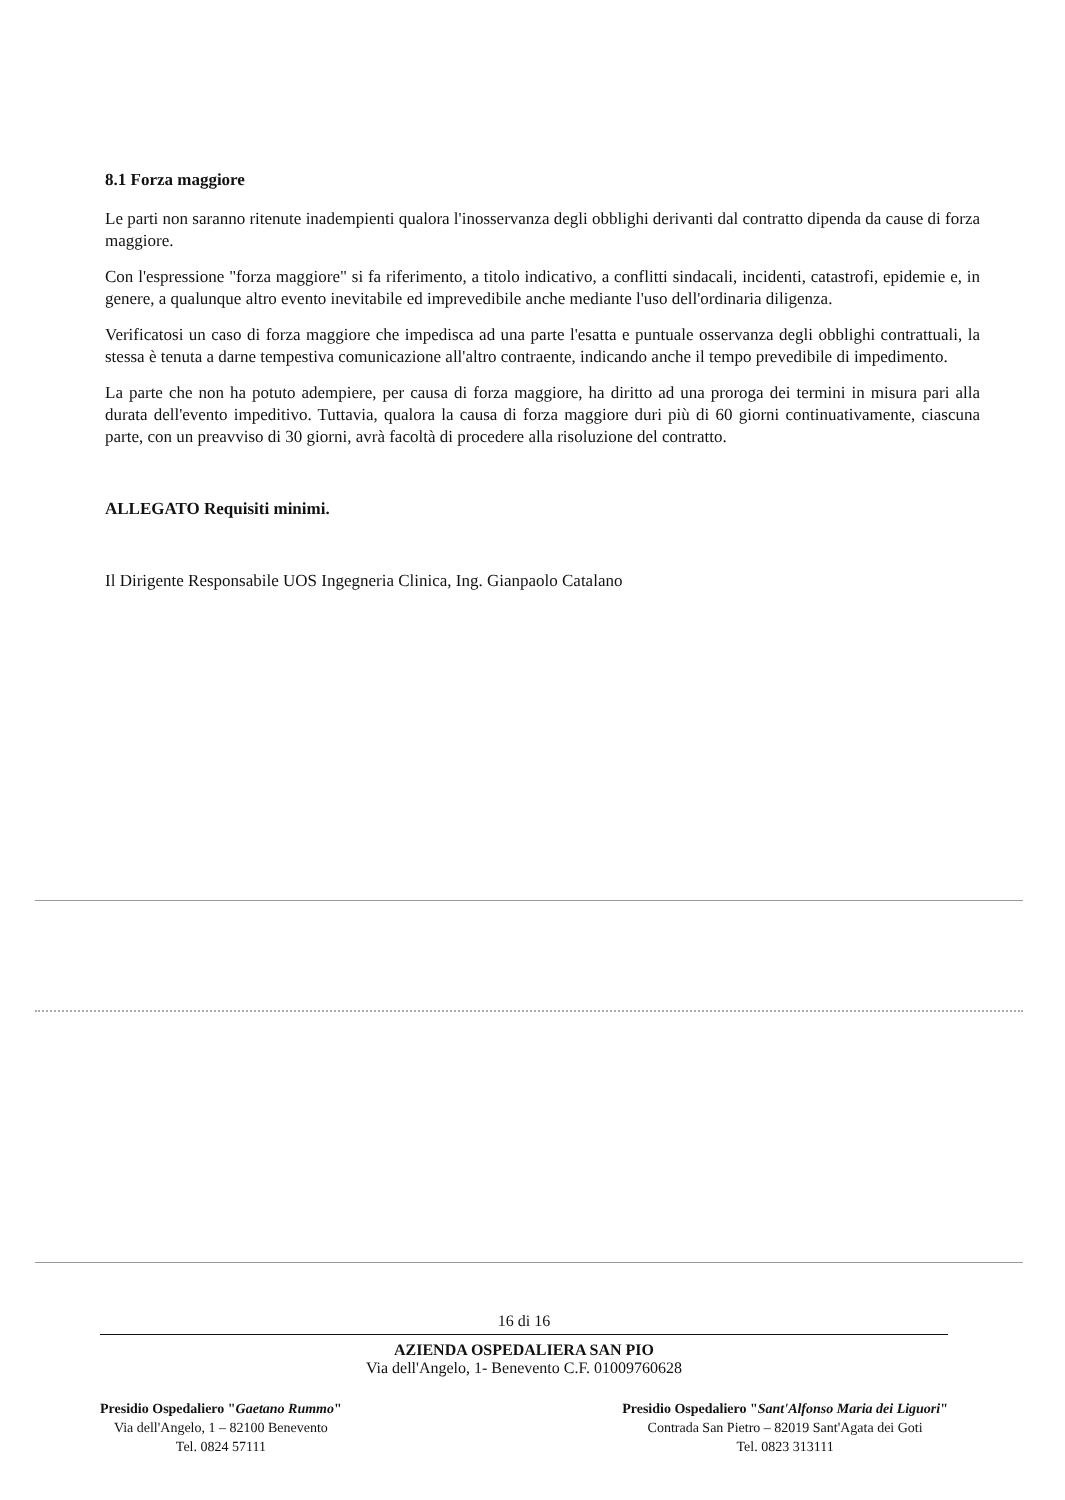8.1 Forza maggiore
Le parti non saranno ritenute inadempienti qualora l'inosservanza degli obblighi derivanti dal contratto dipenda da cause di forza maggiore.
Con l'espressione "forza maggiore" si fa riferimento, a titolo indicativo, a conflitti sindacali, incidenti, catastrofi, epidemie e, in genere, a qualunque altro evento inevitabile ed imprevedibile anche mediante l'uso dell'ordinaria diligenza.
Verificatosi un caso di forza maggiore che impedisca ad una parte l'esatta e puntuale osservanza degli obblighi contrattuali, la stessa è tenuta a darne tempestiva comunicazione all'altro contraente, indicando anche il tempo prevedibile di impedimento.
La parte che non ha potuto adempiere, per causa di forza maggiore, ha diritto ad una proroga dei termini in misura pari alla durata dell'evento impeditivo. Tuttavia, qualora la causa di forza maggiore duri più di 60 giorni continuativamente, ciascuna parte, con un preavviso di 30 giorni, avrà facoltà di procedere alla risoluzione del contratto.
ALLEGATO Requisiti minimi.
Il Dirigente Responsabile UOS Ingegneria Clinica, Ing. Gianpaolo Catalano
16 di 16
AZIENDA OSPEDALIERA SAN PIO
Via dell'Angelo, 1- Benevento C.F. 01009760628
Presidio Ospedaliero "Gaetano Rummo"
Via dell'Angelo, 1 – 82100 Benevento
Tel. 0824 57111
Presidio Ospedaliero "Sant'Alfonso Maria dei Liguori"
Contrada San Pietro – 82019 Sant'Agata dei Goti
Tel. 0823 313111